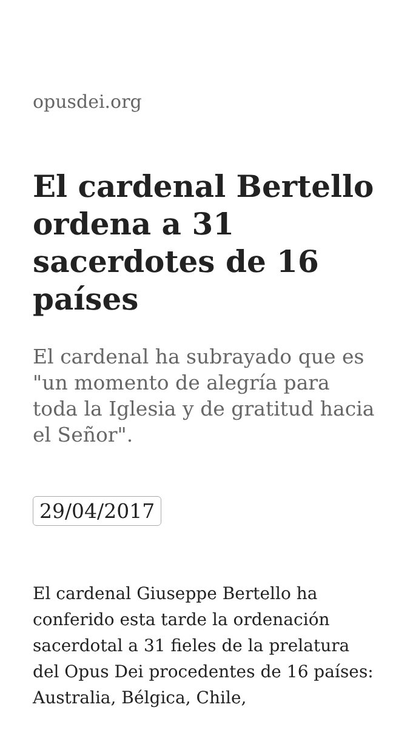opusdei.org
El cardenal Bertello ordena a 31 sacerdotes de 16 países
El cardenal ha subrayado que es "un momento de alegría para toda la Iglesia y de gratitud hacia el Señor".
29/04/2017
El cardenal Giuseppe Bertello ha conferido esta tarde la ordenación sacerdotal a 31 fieles de la prelatura del Opus Dei procedentes de 16 países: Australia, Bélgica, Chile,